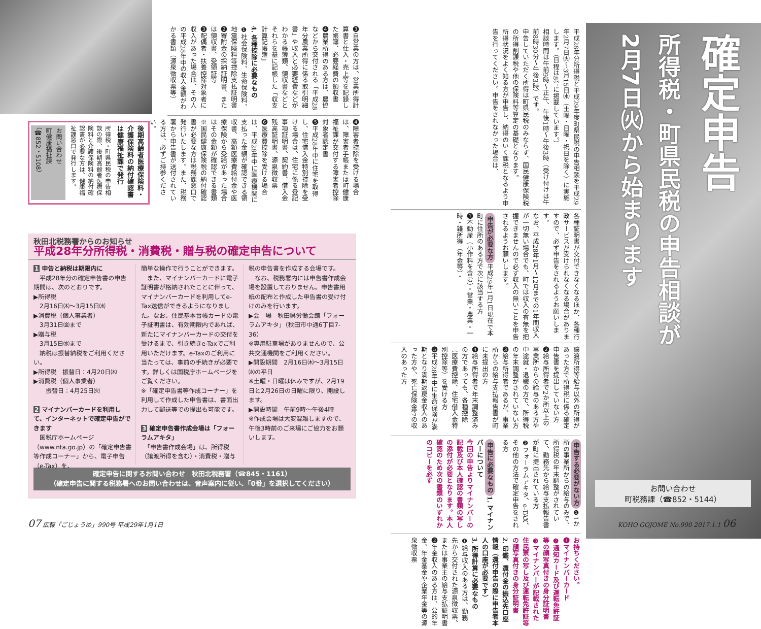確定申告
所得税・町県民税の申告相談が
2月7日㈫から始まります
お問い合わせ
町税務課（☎852・5144）
平成28年分所得税と平成29年度町県民税の申告相談を平成29年2月7日㈫～3月15日㈬（土曜・日曜・祝日を除く）に実施します。（日程は8㌻に掲載しています。）
相談時間は午前9時～正午、午後1時～午後3時（受け付けは午前8時30分～午後3時）です。
申告していただく所得は町県民税のみならず、国民健康保険税の所得割課税や他の保険料等算定の基礎となります。
所得状況をよく知る方が申告し、納得のいく課税となるよう申告を行ってください。申告をされなかった場合は、
各種証明書が交付できなくなるほか、各種行政サービスが受けられなくなる場合がありますので、必ず申告をされるようお願いします。
なお、平成28年1月～12月までの1年間収入が一切無い場合でも、町では収入の有無を把握できませんので必ず収入の無いことを申告されるようお願いします。
申告が必要な方平成29年1月1日現在で本町に住所のある方で次に該当する方
❶不動産（小作料を含む）・営業・農業・一時・雑所得（年金等）・
譲渡所得等給与以外の所得があった方で所得税に係る確定申告書を提出していない方
❷給与所得者で2か所以上の事業所からの給与のある方や中途就・退職の方で、所得税の年末調整がされていない方
❸給与所得者であるが、事業所からの給与支払報告書が町に未提出の方
❹給与所得者で年末調整済みの方であっても、各種控除（医療費控除、住宅借入金特別控除等）を受ける方
❺平成28年中に生命保険が満期となり満期返戻金収入のあった方や、死亡保険金等の収入のあった方
申告する必要がない方❶1か所の事業所からの給与のみで、所得税の年末調整がされていて、勤務先から給与支払報告書が町に提出されている方
❷フォーラムアキタ、e-TAX、その他の方法で確定申告をされる方
申告に必要なもの 1. マイナンバーについて
今回の申告よりマイナンバーの記載及び本人確認の書類の写しの添付が必要となります。本人確認のため次の書類のいずれかのコピーを必ず
お持ちください。
❶マイナンバーカード
❷通知カード及び運転免許証等の顔写真付きの身分証明書
❸マイナンバーが記載された住民票の写し及び運転免許証等の顔写真付きの身分証明書
2. 印鑑、還付金の振込先口座情報（還付申告の際に申告者本人の口座が必要です）
3. 所得計算に必要なもの
❶給与収入のある方は、勤務先から交付された源泉徴収票、または事業主の給与支払証明書
❷年金収入のある方は、公的年金、年金基金や企業年金等の源泉徴収票
KOHO GOJOME No.990 2017.1.1 06
❸自営業の方は、営業所得計算書と仕入・売上等を記録した帳簿、必要経費の領収書
❹農業所得のある方は、農協などから交付される「平成28年分農業所得に係る取引明細書」や収入と必要経費などがわかる帳簿類、領収書などとそれらを基に記帳した「収支計算記帳簿」
4. 各種控除に必要なもの
❶社会保険料、生命保険料、地震保険料等控除支払証明書
❷寄附金の採納証明書、または領収書、受領証等
❸配偶者・扶養控除対象者に収入があった場合は、その人の平成28年中の収入金額がわかる書類（源泉徴収票等）
❹障害者控除を受ける場合は、障害者手帳または町健康福祉課が交付する障害者控除対象者認定書
❺平成28年中に住宅を取得し、住宅借入金特別控除を受ける場合は、住宅に係る登記事項証明書、契約書、借入金残高証明書、源泉徴収票
❻医療費控除を受ける場合は、平成28年中に医療機関に支払った金額が確認できる領収書、高額医療費給付金や医療保険から受給があった場合はその金額が確認できる書類
※国民健康保険税の納付確認書が必要な方は税務課窓口で発行いたします。また、税務署から申告書が送付されている方は、必ずご持参ください。
後期高齢者医療保険料・介護保険料の納付確認書は健康福祉課で発行
所得税・町県民税の申告相談の際、後期高齢者医療保険料と介護保険料の納付確認書が必要な方は、健康福祉課窓口で発行します。
お問い合わせ
町健康福祉課
（☎852・5108）
秋田北税務署からのお知らせ
平成28年分所得税・消費税・贈与税の確定申告について
1 申告と納税は期限内に
　平成28年分の確定申告書の申告期間は、次のとおりです。
▶所得税
　2月16日㈭～3月15日㈬
▶消費税（個人事業者）
　3月31日㈮まで
▶贈与税
　3月15日㈬まで
　納税は振替納税をご利用ください。
▶所得税　振替日：4月20日㈭
▶消費税（個人事業者）
　　振替日：4月25日㈫
2 マイナンバーカードを利用して、インターネットで確定申告ができます
　国税庁ホームページ（www.nta.go.jp）の「確定申告書等作成コーナー」から、電子申告（e-Tax）を、
簡単な操作で行うことができます。
　また、マイナンバーカードに電子証明書が格納されたことに伴って、マイナンバーカードを利用してe-Tax送信ができるようになりました。なお、住民基本台帳カードの電子証明書は、有効期限内であれば、新たにマイナンバーカードの交付を受けるまで、引き続きe-Taxでご利用いただけます。e-Taxのご利用に当たっては、事前の手続きが必要です。詳しくは国税庁ホームページをご覧ください。
※「確定申告書等作成コーナー」を利用して作成した申告書は、書面出力して郵送等での提出も可能です。
3 確定申告書作成会場は「フォーラムアキタ」
　「申告書作成会場」は、所得税（譲渡所得を含む）・消費税・贈与
税の申告書を作成する会場です。
　なお、税務署内には申告書作成会場を設置しておりません。申告書用紙の配布と作成した申告書の受け付けのみを行います。
▶会　場　秋田県労働会館「フォーラムアキタ」（秋田市中通6丁目7-36）
※専用駐車場がありませんので、公共交通機関をご利用ください。
▶開設期間　2月16日㈭～3月15日㈬の平日
※土曜・日曜は休みですが、2月19日と2月26日の日曜に限り、開設します。
▶開設時間　午前9時～午後4時
※作成会場は大変混雑しますので、午後3時前のご来場にご協力をお願いします。
確定申告に関するお問い合わせ　秋田北税務署（☎845・1161）
（確定申告に関する税務署へのお問い合わせは、音声案内に従い、「0番」を選択してください）
07 広報「ごじょうめ」990号 平成29年1月1日